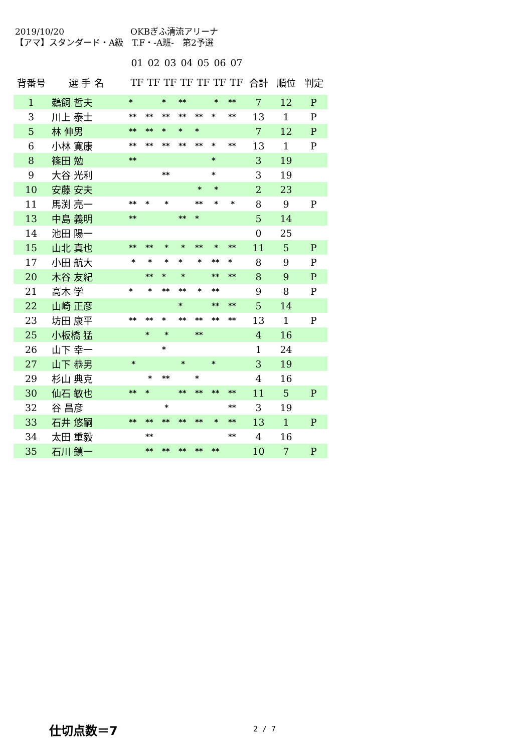2019/10/20 OKBぎふ清流アリーナ
【アマ】スタンダード・A級　T.F・-A班-　第2予選
| | | | 01 | 02 | 03 | 04 | 05 | 06 | 07 | | | |
| --- | --- | --- | --- | --- | --- | --- | --- | --- | --- | --- | --- | --- |
| 背番号 | 選 手 名 | | TF | TF | TF | TF | TF | TF | TF | 合計 | 順位 | 判定 |
| 1 | 鵜飼 哲夫 | | * | | * | ** | | * | ** | 7 | 12 | P |
| 3 | 川上 泰士 | | ** | ** | ** | ** | ** | * | ** | 13 | 1 | P |
| 5 | 林 伸男 | | ** | ** | * | * | * | | | 7 | 12 | P |
| 6 | 小林 寛康 | | ** | ** | ** | ** | ** | * | ** | 13 | 1 | P |
| 8 | 篠田 勉 | | ** | | | | | * | | 3 | 19 | |
| 9 | 大谷 光利 | | | | ** | | | * | | 3 | 19 | |
| 10 | 安藤 安夫 | | | | | | * | * | | 2 | 23 | |
| 11 | 馬渕 亮一 | | ** | * | * | | ** | * | * | 8 | 9 | P |
| 13 | 中島 義明 | | ** | | | ** | * | | | 5 | 14 | |
| 14 | 池田 陽一 | | | | | | | | | 0 | 25 | |
| 15 | 山北 真也 | | ** | ** | * | * | ** | * | ** | 11 | 5 | P |
| 17 | 小田 航大 | | * | * | * | * | * | ** | * | 8 | 9 | P |
| 20 | 木谷 友紀 | | | ** | * | * | | ** | ** | 8 | 9 | P |
| 21 | 高木 学 | | * | * | ** | ** | * | ** | | 9 | 8 | P |
| 22 | 山崎 正彦 | | | | | * | | ** | ** | 5 | 14 | |
| 23 | 坊田 康平 | | ** | ** | * | ** | ** | ** | ** | 13 | 1 | P |
| 25 | 小板橋 猛 | | | * | * | | ** | | | 4 | 16 | |
| 26 | 山下 幸一 | | | | * | | | | | 1 | 24 | |
| 27 | 山下 恭男 | | * | | | * | | * | | 3 | 19 | |
| 29 | 杉山 典克 | | | * | ** | | * | | | 4 | 16 | |
| 30 | 仙石 敏也 | | ** | * | | ** | ** | ** | ** | 11 | 5 | P |
| 32 | 谷 昌彦 | | | | * | | | | ** | 3 | 19 | |
| 33 | 石井 悠嗣 | | ** | ** | ** | ** | ** | * | ** | 13 | 1 | P |
| 34 | 太田 重毅 | | | ** | | | | | ** | 4 | 16 | |
| 35 | 石川 鎮一 | | | ** | ** | ** | ** | ** | | 10 | 7 | P |
仕切点数＝7 2 / 7